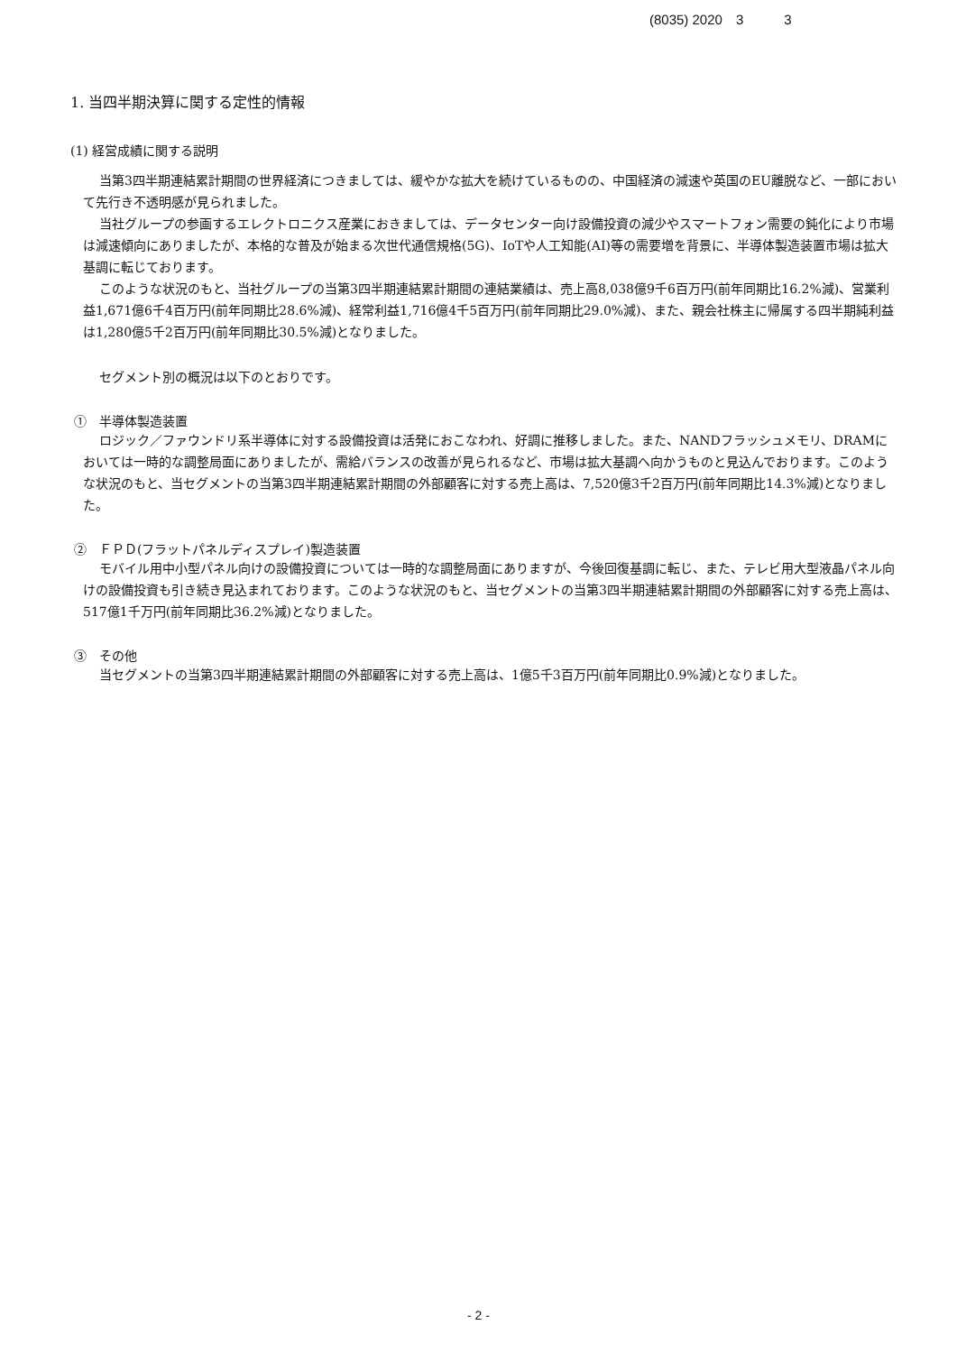(8035) 2020　3　　　3
1. 当四半期決算に関する定性的情報
(1) 経営成績に関する説明
当第3四半期連結累計期間の世界経済につきましては、緩やかな拡大を続けているものの、中国経済の減速や英国のEU離脱など、一部において先行き不透明感が見られました。
当社グループの参画するエレクトロニクス産業におきましては、データセンター向け設備投資の減少やスマートフォン需要の鈍化により市場は減速傾向にありましたが、本格的な普及が始まる次世代通信規格(5G)、IoTや人工知能(AI)等の需要増を背景に、半導体製造装置市場は拡大基調に転じております。
このような状況のもと、当社グループの当第3四半期連結累計期間の連結業績は、売上高8,038億9千6百万円(前年同期比16.2%減)、営業利益1,671億6千4百万円(前年同期比28.6%減)、経常利益1,716億4千5百万円(前年同期比29.0%減)、また、親会社株主に帰属する四半期純利益は1,280億5千2百万円(前年同期比30.5%減)となりました。
セグメント別の概況は以下のとおりです。
①　半導体製造装置
ロジック／ファウンドリ系半導体に対する設備投資は活発におこなわれ、好調に推移しました。また、NANDフラッシュメモリ、DRAMにおいては一時的な調整局面にありましたが、需給バランスの改善が見られるなど、市場は拡大基調へ向かうものと見込んでおります。このような状況のもと、当セグメントの当第3四半期連結累計期間の外部顧客に対する売上高は、7,520億3千2百万円(前年同期比14.3%減)となりました。
②　ＦＰＤ(フラットパネルディスプレイ)製造装置
モバイル用中小型パネル向けの設備投資については一時的な調整局面にありますが、今後回復基調に転じ、また、テレビ用大型液晶パネル向けの設備投資も引き続き見込まれております。このような状況のもと、当セグメントの当第3四半期連結累計期間の外部顧客に対する売上高は、517億1千万円(前年同期比36.2%減)となりました。
③　その他
当セグメントの当第3四半期連結累計期間の外部顧客に対する売上高は、1億5千3百万円(前年同期比0.9%減)となりました。
- 2 -